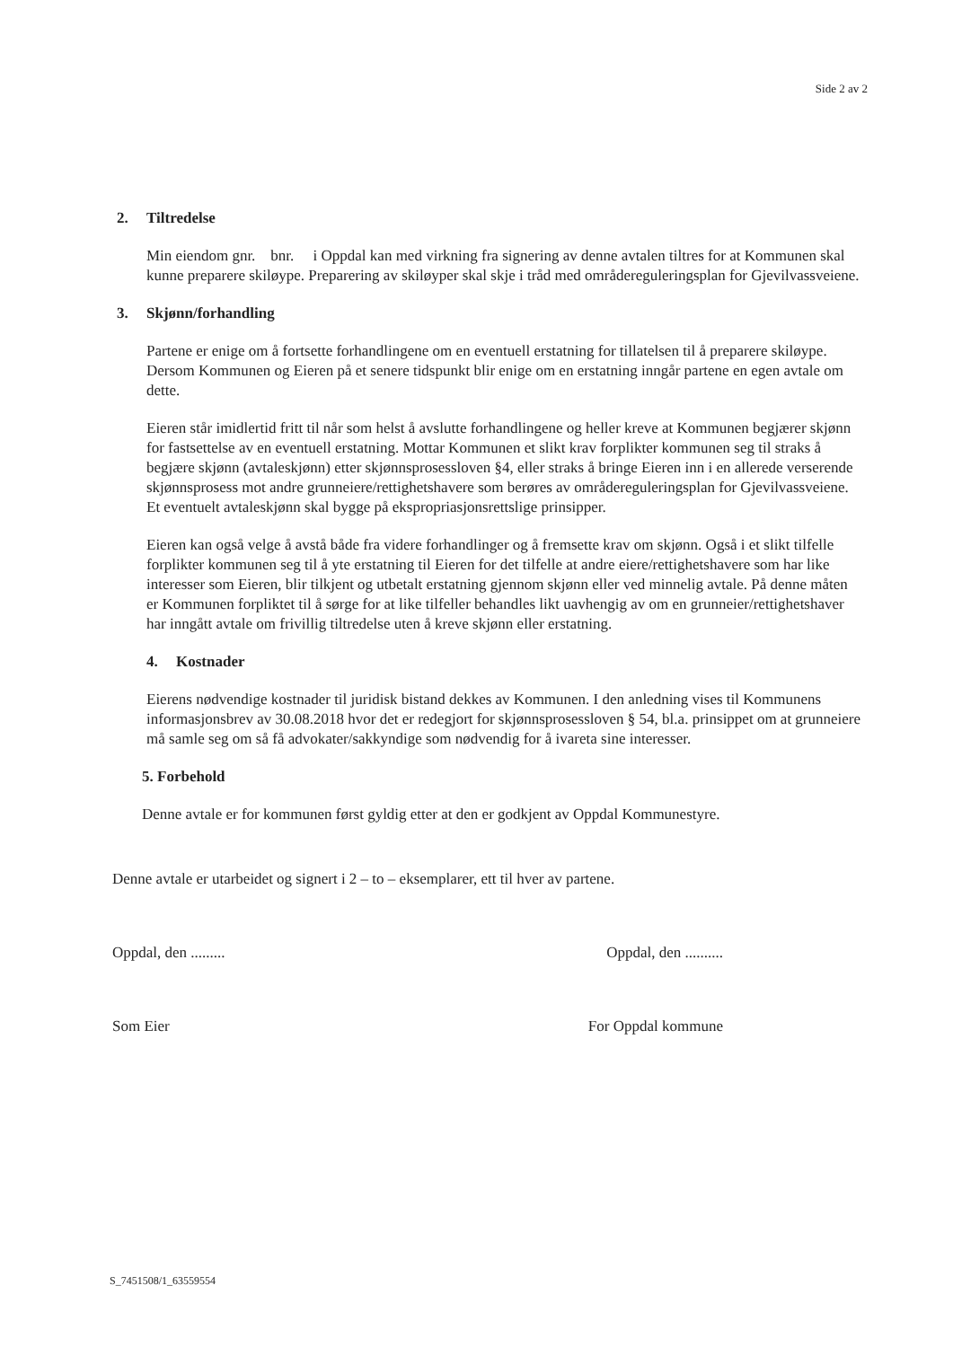Side 2 av 2
2. Tiltredelse
Min eiendom gnr. bnr. i Oppdal kan med virkning fra signering av denne avtalen tiltres for at Kommunen skal kunne preparere skiløype. Preparering av skiløyper skal skje i tråd med områdereguleringsplan for Gjevilvassveiene.
3. Skjønn/forhandling
Partene er enige om å fortsette forhandlingene om en eventuell erstatning for tillatelsen til å preparere skiløype. Dersom Kommunen og Eieren på et senere tidspunkt blir enige om en erstatning inngår partene en egen avtale om dette.
Eieren står imidlertid fritt til når som helst å avslutte forhandlingene og heller kreve at Kommunen begjærer skjønn for fastsettelse av en eventuell erstatning. Mottar Kommunen et slikt krav forplikter kommunen seg til straks å begjære skjønn (avtaleskjønn) etter skjønnsprosessloven §4, eller straks å bringe Eieren inn i en allerede verserende skjønnsprosess mot andre grunneiere/rettighetshavere som berøres av områdereguleringsplan for Gjevilvassveiene. Et eventuelt avtaleskjønn skal bygge på ekspropriasjonsrettslige prinsipper.
Eieren kan også velge å avstå både fra videre forhandlinger og å fremsette krav om skjønn. Også i et slikt tilfelle forplikter kommunen seg til å yte erstatning til Eieren for det tilfelle at andre eiere/rettighetshavere som har like interesser som Eieren, blir tilkjent og utbetalt erstatning gjennom skjønn eller ved minnelig avtale. På denne måten er Kommunen forpliktet til å sørge for at like tilfeller behandles likt uavhengig av om en grunneier/rettighetshaver har inngått avtale om frivillig tiltredelse uten å kreve skjønn eller erstatning.
4. Kostnader
Eierens nødvendige kostnader til juridisk bistand dekkes av Kommunen. I den anledning vises til Kommunens informasjonsbrev av 30.08.2018 hvor det er redegjort for skjønnsprosessloven § 54, bl.a. prinsippet om at grunneiere må samle seg om så få advokater/sakkyndige som nødvendig for å ivareta sine interesser.
5. Forbehold
Denne avtale er for kommunen først gyldig etter at den er godkjent av Oppdal Kommunestyre.
Denne avtale er utarbeidet og signert i 2 – to – eksemplarer, ett til hver av partene.
Oppdal, den ......... Oppdal, den ..........
Som Eier For Oppdal kommune
S_7451508/1_63559554